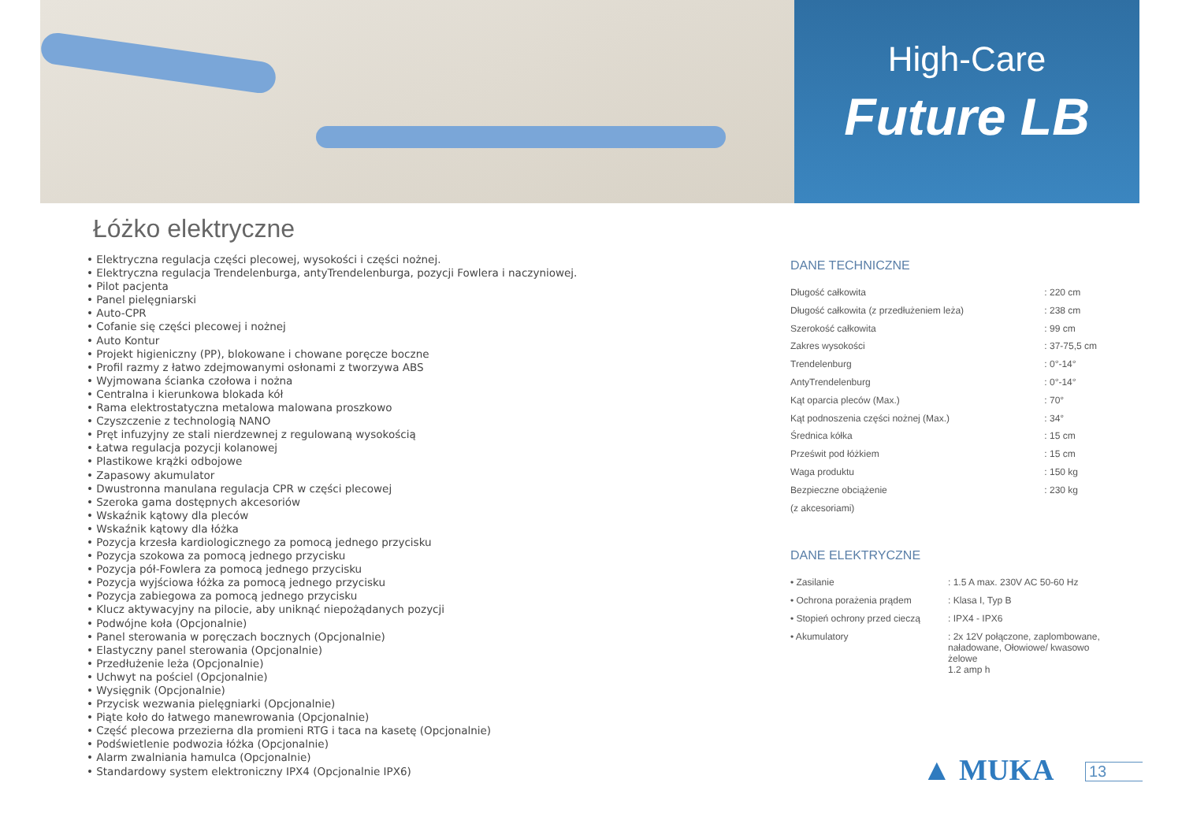High-Care
Future LB
Łóżko elektryczne
• Elektryczna regulacja części plecowej, wysokości i części nożnej.
• Elektryczna regulacja Trendelenburga, antyTrendelenburga, pozycji Fowlera i naczyniowej.
• Pilot pacjenta
• Panel pielęgniarski
• Auto-CPR
• Cofanie się części plecowej i nożnej
• Auto Kontur
• Projekt higieniczny (PP), blokowane i chowane poręcze boczne
• Profil razmy z łatwo zdejmowanymi osłonami z tworzywa ABS
• Wyjmowana ścianka czołowa i nożna
• Centralna i kierunkowa blokada kół
• Rama elektrostatyczna metalowa malowana proszkowo
• Czyszczenie z technologią NANO
• Pręt infuzyjny ze stali nierdzewnej z regulowaną wysokością
• Łatwa regulacja pozycji kolanowej
• Plastikowe krążki odbojowe
• Zapasowy akumulator
• Dwustronna manulana regulacja CPR w części plecowej
• Szeroka gama dostępnych akcesoriów
• Wskaźnik kątowy dla pleców
• Wskaźnik kątowy dla łóżka
• Pozycja krzesła kardiologicznego za pomocą jednego przycisku
• Pozycja szokowa za pomocą jednego przycisku
• Pozycja pół-Fowlera za pomocą jednego przycisku
• Pozycja wyjściowa łóżka za pomocą jednego przycisku
• Pozycja zabiegowa za pomocą jednego przycisku
• Klucz aktywacyjny na pilocie, aby uniknąć niepożądanych pozycji
• Podwójne koła (Opcjonalnie)
• Panel sterowania w poręczach bocznych (Opcjonalnie)
• Elastyczny panel sterowania (Opcjonalnie)
• Przedłużenie leża (Opcjonalnie)
• Uchwyt na pościel (Opcjonalnie)
• Wysięgnik (Opcjonalnie)
• Przycisk wezwania pielęgniarki (Opcjonalnie)
• Piąte koło do łatwego manewrowania (Opcjonalnie)
• Część plecowa przezierna dla promieni RTG i taca na kasetę (Opcjonalnie)
• Podświetlenie podwozia łóżka (Opcjonalnie)
• Alarm zwalniania hamulca (Opcjonalnie)
• Standardowy system elektroniczny IPX4 (Opcjonalnie IPX6)
DANE TECHNICZNE
| Długość całkowita | : 220 cm |
| Długość całkowita (z przedłużeniem leża) | : 238 cm |
| Szerokość całkowita | : 99 cm |
| Zakres wysokości | : 37-75,5 cm |
| Trendelenburg | : 0°-14° |
| AntyTrendelenburg | : 0°-14° |
| Kąt oparcia pleców (Max.) | : 70° |
| Kąt podnoszenia części nożnej (Max.) | : 34° |
| Średnica kółka | : 15 cm |
| Prześwit pod łóżkiem | : 15 cm |
| Waga produktu | : 150 kg |
| Bezpieczne obciążenie | : 230 kg |
| (z akcesoriami) | |
DANE ELEKTRYCZNE
| • Zasilanie | : 1.5 A max. 230V AC 50-60 Hz |
| • Ochrona porażenia prądem | : Klasa I, Typ B |
| • Stopień ochrony przed cieczą | : IPX4 - IPX6 |
| • Akumulatory | : 2x 12V połączone, zaplombowane, naładowane, Ołowiowe/ kwasowo żelowe 1.2 amp h |
▲ MUKA 13